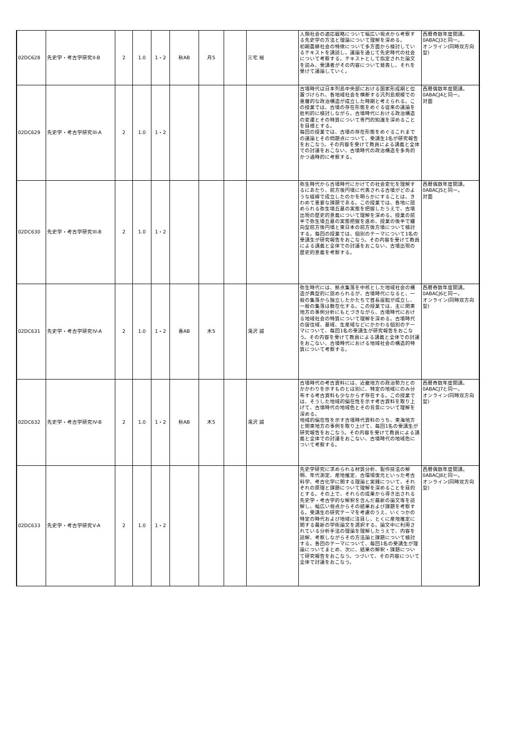| 02DC628 | 先史学・考古学研究II-B | 2 | 1.0 | 1・2 | 秋AB | 月5 | | 三宅 裕 | 人類社会の適応戦略について幅広い視点から考察する先史学の方法と理論について理解を深める。 初期農耕社会の特徴について多方面から検討しているテキストを講読し、議論を通じて先史時代の社会について考察する。テキストとして指定された論文を読み、受講者がその内容について発表し、それを受けて議論していく。 | 西暦奇数年度開講。 0ABACJ3と同一。 オンライン(同時双方向型) |
| 02DC629 | 先史学・考古学研究III-A | 2 | 1.0 | 1・2 | | | | | 古墳時代は日本列島中央部における国家形成期と位置づけられ、各地域社会を横断する汎列島規模での重層的な政治構造が成立した時期と考えられる。この授業では、古墳の存在形態をめぐる従来の議論を批判的に検討しながら、古墳時代における政治構造の変遷とその特質について専門的知識を深めることを目標とする。 毎回の授業では、古墳の存在形態をめぐるこれまでの議論とその問題点について、受講生1名が研究報告をおこなう。その内容を受けて教員による講義と全体での討議をおこない、古墳時代の政治構造を多角的かつ通時的に考察する。 | 西暦偶数年度開講。 0ABACJ4と同一。 対面 |
| 02DC630 | 先史学・考古学研究III-B | 2 | 1.0 | 1・2 | | | | | 弥生時代から古墳時代にかけての社会変化を理解するにあたり、前方後円墳に代表される古墳がどのような経緯で成立したのかを明らかにすることは、きわめて重要な課題である。この授業では、各地に認められる弥生墳丘墓の実態を把握したうえで、古墳出現の歴史的意義について理解を深める。授業の前半で弥生墳丘墓の実態把握を進め、授業の後半で纒向型前方後円墳と東日本の前方後方墳について検討する。毎回の授業では、個別のテーマについて1名の受講生が研究報告をおこなう。その内容を受けて教員による講義と全体での討議をおこない、古墳出現の歴史的意義を考察する。 | 西暦偶数年度開講。 0ABACJ5と同一。 対面 |
| 02DC631 | 先史学・考古学研究IV-A | 2 | 1.0 | 1・2 | 春AB | 木5 | | 滝沢 誠 | 弥生時代には、拠点集落を中核とした地域社会の構造が典型的に認められるが、古墳時代になると、一般の集落から独立したかたちで首長居館が成立し、一般の集落は散在化する。この授業では、主に関東地方の事例分析にもとづきながら、古墳時代における地域社会の特質について理解を深める。古墳時代の居住域、墓域、生産域などにかかわる個別のテーマについて、毎回1名の受講生が研究報告をおこなう。その内容を受けて教員による講義と全体での討議をおこない、古墳時代における地域社会の構造的特質について考察する。 | 西暦奇数年度開講。 0ABACJ6と同一。 オンライン(同時双方向型) |
| 02DC632 | 先史学・考古学研究IV-B | 2 | 1.0 | 1・2 | 秋AB | 木5 | | 滝沢 誠 | 古墳時代の考古資料には、近畿地方の政治勢力とのかかわりを示すものとは別に、特定の地域にのみ分布する考古資料も少なからず存在する。この授業では、そうした地域的偏在性を示す考古資料を取り上げて、古墳時代の地域色とその背景について理解を深める。 地域的偏在性を示す古墳時代資料のうち、東海地方と関東地方の事例を取り上げて、毎回1名の受講生が研究報告をおこなう。その内容を受けて教員による講義と全体での討議をおこない、古墳時代の地域色について考察する。 | 西暦奇数年度開講。 0ABACJ7と同一。 オンライン(同時双方向型) |
| 02DC633 | 先史学・考古学研究V-A | 2 | 1.0 | 1・2 | | | | | 先史学研究に求められる材質分析、製作技法の解明、年代測定、産地推定、古環境復元といった考古科学、考古化学に関する理論と実践について、それぞれの原理と課題について理解を深めることを目的とする。その上で、それらの成果から導き出される先史学・考古学的な解釈を含んだ最新の論文等を読解し、幅広い視点からその結果および課題を考察する。受講生の研究テーマを考慮のうえ、いくつかの特定の時代および地域に注目し、とくに産地推定に関する最新の学術論文を選択する。論文中に利用されている分析手法の理論を理解したうえで、内容を読解、考察しながらその方法論と課題について検討する。各回のテーマについて、毎回1名の受講生が理論についてまとめ、次に、結果の解釈・課題について研究報告をおこなう。つづいて、その内容について全体で討議をおこなう。 | 西暦偶数年度開講。 0ABACJ8と同一。 オンライン(同時双方向型) |